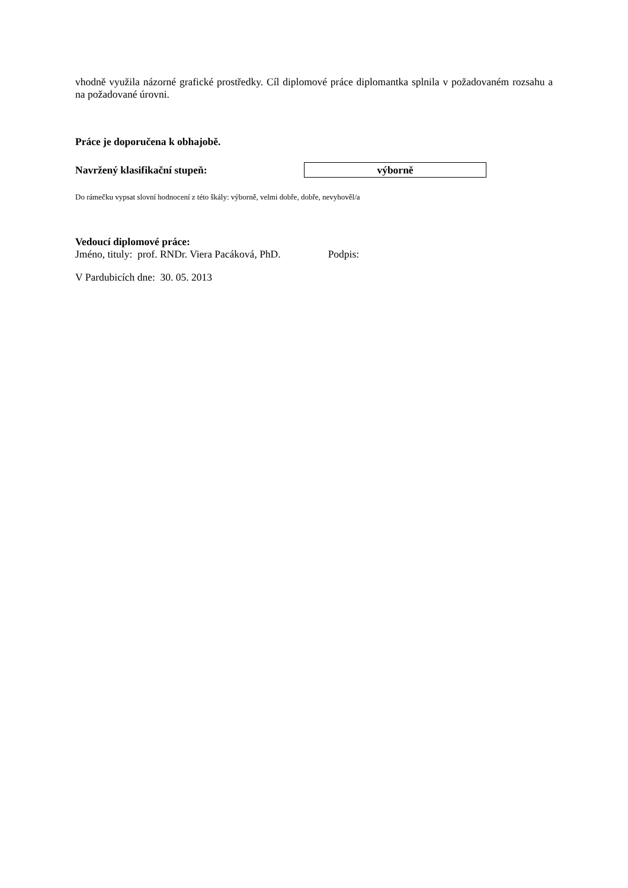vhodně využila názorné grafické prostředky. Cíl diplomové práce diplomantka splnila v požadovaném rozsahu a na požadované úrovni.
Práce je doporučena k obhajobě.
Navržený klasifikační stupeň:
výborně
Do rámečku vypsat slovní hodnocení z této škály: výborně, velmi dobře, dobře, nevyhověl/a
Vedoucí diplomové práce:
Jméno, tituly: prof. RNDr. Viera Pacáková, PhD. Podpis:
V Pardubicích dne: 30. 05. 2013